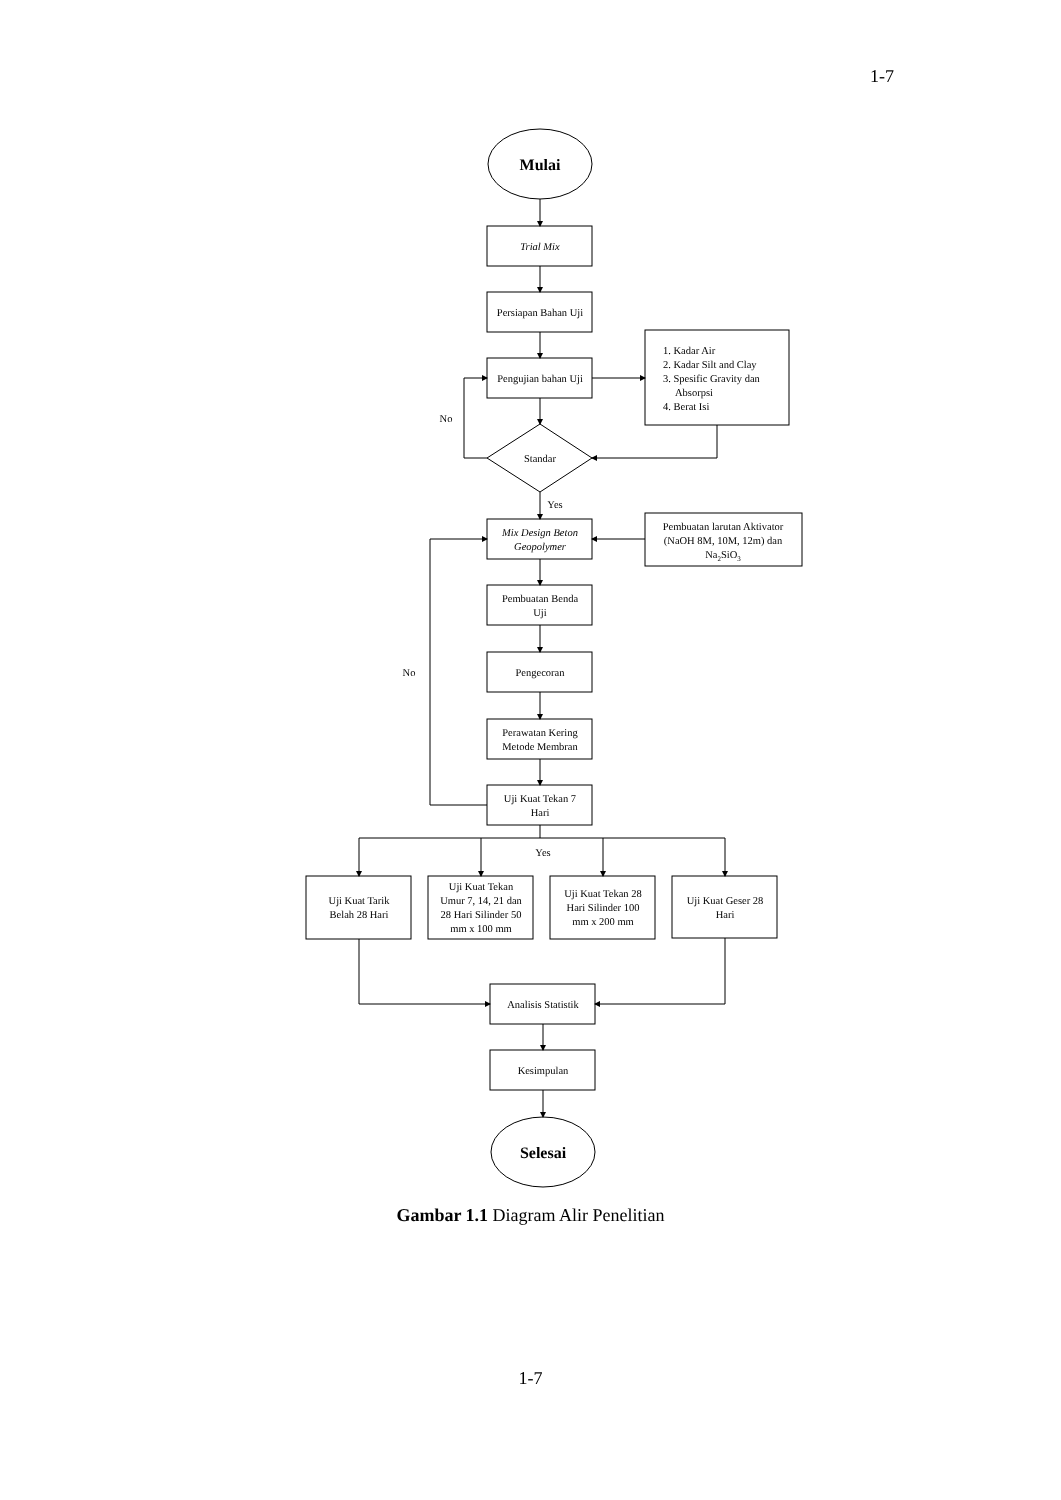1-7
Mulai
Trial Mix
Persiapan Bahan Uji
Pengujian bahan Uji
1. Kadar Air
2. Kadar Silt and Clay
3. Spesific Gravity dan
Absorpsi
4. Berat Isi
No
Standar
Yes
Mix Design Beton
Geopolymer
Pembuatan larutan Aktivator
(NaOH 8M, 10M, 12m) dan
Na2SiO3
Pembuatan Benda
Uji
No
Pengecoran
Perawatan Kering
Metode Membran
Uji Kuat Tekan 7
Hari
Yes
Uji Kuat Tarik
Belah 28 Hari
Uji Kuat Tekan
Umur 7, 14, 21 dan
28 Hari Silinder 50
mm x 100 mm
Uji Kuat Tekan 28
Hari Silinder 100
mm x 200 mm
Uji Kuat Geser 28
Hari
Analisis Statistik
Kesimpulan
Selesai
Gambar 1.1 Diagram Alir Penelitian
1-7